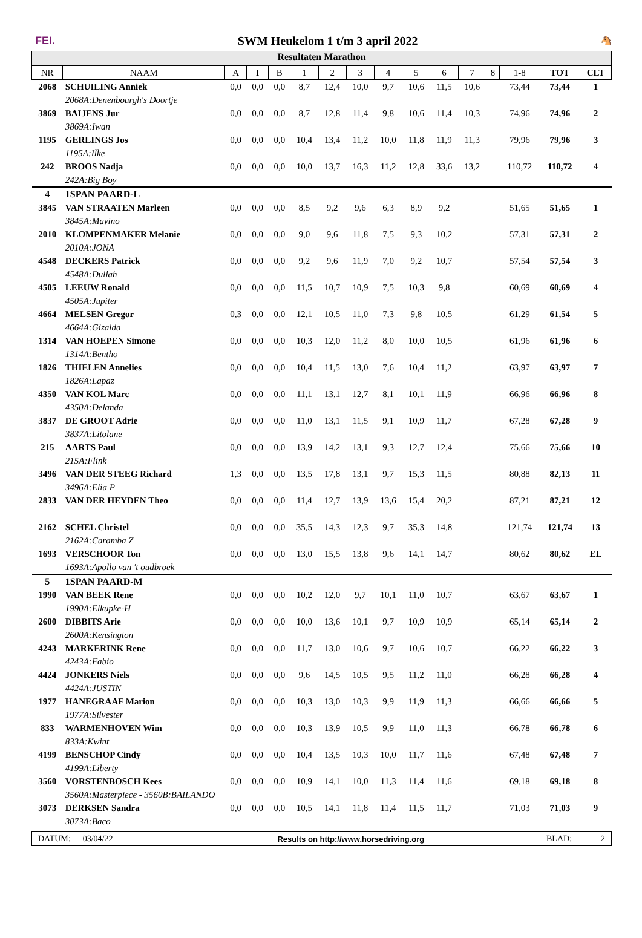FEI. SWM Heukelom 1 t/m 3 april 2022 🐴
Resultaten Marathon
| NR | NAAM | A | T | B | 1 | 2 | 3 | 4 | 5 | 6 | 7 | 8 | 1-8 | TOT | CLT |
| --- | --- | --- | --- | --- | --- | --- | --- | --- | --- | --- | --- | --- | --- | --- | --- |
| 2068 | SCHUILING Anniek | 0,0 | 0,0 | 0,0 | 8,7 | 12,4 | 10,0 | 9,7 | 10,6 | 11,5 | 10,6 | | 73,44 | 73,44 | 1 |
| | 2068A:Denenbourgh's Doortje | | | | | | | | | | | | | | |
| 3869 | BAIJENS Jur | 0,0 | 0,0 | 0,0 | 8,7 | 12,8 | 11,4 | 9,8 | 10,6 | 11,4 | 10,3 | | 74,96 | 74,96 | 2 |
| | 3869A:Iwan | | | | | | | | | | | | | | |
| 1195 | GERLINGS Jos | 0,0 | 0,0 | 0,0 | 10,4 | 13,4 | 11,2 | 10,0 | 11,8 | 11,9 | 11,3 | | 79,96 | 79,96 | 3 |
| | 1195A:Ilke | | | | | | | | | | | | | | |
| 242 | BROOS Nadja | 0,0 | 0,0 | 0,0 | 10,0 | 13,7 | 16,3 | 11,2 | 12,8 | 33,6 | 13,2 | | 110,72 | 110,72 | 4 |
| | 242A:Big Boy | | | | | | | | | | | | | | |
| 4 | 1SPAN PAARD-L | | | | | | | | | | | | | | |
| 3845 | VAN STRAATEN Marleen | 0,0 | 0,0 | 0,0 | 8,5 | 9,2 | 9,6 | 6,3 | 8,9 | 9,2 | | | 51,65 | 51,65 | 1 |
| | 3845A:Mavino | | | | | | | | | | | | | | |
| 2010 | KLOMPENMAKER Melanie | 0,0 | 0,0 | 0,0 | 9,0 | 9,6 | 11,8 | 7,5 | 9,3 | 10,2 | | | 57,31 | 57,31 | 2 |
| | 2010A:JONA | | | | | | | | | | | | | | |
| 4548 | DECKERS Patrick | 0,0 | 0,0 | 0,0 | 9,2 | 9,6 | 11,9 | 7,0 | 9,2 | 10,7 | | | 57,54 | 57,54 | 3 |
| | 4548A:Dullah | | | | | | | | | | | | | | |
| 4505 | LEEUW Ronald | 0,0 | 0,0 | 0,0 | 11,5 | 10,7 | 10,9 | 7,5 | 10,3 | 9,8 | | | 60,69 | 60,69 | 4 |
| | 4505A:Jupiter | | | | | | | | | | | | | | |
| 4664 | MELSEN Gregor | 0,3 | 0,0 | 0,0 | 12,1 | 10,5 | 11,0 | 7,3 | 9,8 | 10,5 | | | 61,29 | 61,54 | 5 |
| | 4664A:Gizalda | | | | | | | | | | | | | | |
| 1314 | VAN HOEPEN Simone | 0,0 | 0,0 | 0,0 | 10,3 | 12,0 | 11,2 | 8,0 | 10,0 | 10,5 | | | 61,96 | 61,96 | 6 |
| | 1314A:Bentho | | | | | | | | | | | | | | |
| 1826 | THIELEN Annelies | 0,0 | 0,0 | 0,0 | 10,4 | 11,5 | 13,0 | 7,6 | 10,4 | 11,2 | | | 63,97 | 63,97 | 7 |
| | 1826A:Lapaz | | | | | | | | | | | | | | |
| 4350 | VAN KOL Marc | 0,0 | 0,0 | 0,0 | 11,1 | 13,1 | 12,7 | 8,1 | 10,1 | 11,9 | | | 66,96 | 66,96 | 8 |
| | 4350A:Delanda | | | | | | | | | | | | | | |
| 3837 | DE GROOT Adrie | 0,0 | 0,0 | 0,0 | 11,0 | 13,1 | 11,5 | 9,1 | 10,9 | 11,7 | | | 67,28 | 67,28 | 9 |
| | 3837A:Litolane | | | | | | | | | | | | | | |
| 215 | AARTS Paul | 0,0 | 0,0 | 0,0 | 13,9 | 14,2 | 13,1 | 9,3 | 12,7 | 12,4 | | | 75,66 | 75,66 | 10 |
| | 215A:Flink | | | | | | | | | | | | | | |
| 3496 | VAN DER STEEG Richard | 1,3 | 0,0 | 0,0 | 13,5 | 17,8 | 13,1 | 9,7 | 15,3 | 11,5 | | | 80,88 | 82,13 | 11 |
| | 3496A:Elia P | | | | | | | | | | | | | | |
| 2833 | VAN DER HEYDEN Theo | 0,0 | 0,0 | 0,0 | 11,4 | 12,7 | 13,9 | 13,6 | 15,4 | 20,2 | | | 87,21 | 87,21 | 12 |
| 2162 | SCHEL Christel | 0,0 | 0,0 | 0,0 | 35,5 | 14,3 | 12,3 | 9,7 | 35,3 | 14,8 | | | 121,74 | 121,74 | 13 |
| | 2162A:Caramba Z | | | | | | | | | | | | | | |
| 1693 | VERSCHOOR Ton | 0,0 | 0,0 | 0,0 | 13,0 | 15,5 | 13,8 | 9,6 | 14,1 | 14,7 | | | 80,62 | 80,62 | EL |
| | 1693A:Apollo van 't oudbroek | | | | | | | | | | | | | | |
| 5 | 1SPAN PAARD-M | | | | | | | | | | | | | | |
| 1990 | VAN BEEK Rene | 0,0 | 0,0 | 0,0 | 10,2 | 12,0 | 9,7 | 10,1 | 11,0 | 10,7 | | | 63,67 | 63,67 | 1 |
| | 1990A:Elkupke-H | | | | | | | | | | | | | | |
| 2600 | DIBBITS Arie | 0,0 | 0,0 | 0,0 | 10,0 | 13,6 | 10,1 | 9,7 | 10,9 | 10,9 | | | 65,14 | 65,14 | 2 |
| | 2600A:Kensington | | | | | | | | | | | | | | |
| 4243 | MARKERINK Rene | 0,0 | 0,0 | 0,0 | 11,7 | 13,0 | 10,6 | 9,7 | 10,6 | 10,7 | | | 66,22 | 66,22 | 3 |
| | 4243A:Fabio | | | | | | | | | | | | | | |
| 4424 | JONKERS Niels | 0,0 | 0,0 | 0,0 | 9,6 | 14,5 | 10,5 | 9,5 | 11,2 | 11,0 | | | 66,28 | 66,28 | 4 |
| | 4424A:JUSTIN | | | | | | | | | | | | | | |
| 1977 | HANEGRAAF Marion | 0,0 | 0,0 | 0,0 | 10,3 | 13,0 | 10,3 | 9,9 | 11,9 | 11,3 | | | 66,66 | 66,66 | 5 |
| | 1977A:Silvester | | | | | | | | | | | | | | |
| 833 | WARMENHOVEN Wim | 0,0 | 0,0 | 0,0 | 10,3 | 13,9 | 10,5 | 9,9 | 11,0 | 11,3 | | | 66,78 | 66,78 | 6 |
| | 833A:Kwint | | | | | | | | | | | | | | |
| 4199 | BENSCHOP Cindy | 0,0 | 0,0 | 0,0 | 10,4 | 13,5 | 10,3 | 10,0 | 11,7 | 11,6 | | | 67,48 | 67,48 | 7 |
| | 4199A:Liberty | | | | | | | | | | | | | | |
| 3560 | VORSTENBOSCH Kees | 0,0 | 0,0 | 0,0 | 10,9 | 14,1 | 10,0 | 11,3 | 11,4 | 11,6 | | | 69,18 | 69,18 | 8 |
| | 3560A:Masterpiece - 3560B:BAILANDO | | | | | | | | | | | | | | |
| 3073 | DERKSEN Sandra | 0,0 | 0,0 | 0,0 | 10,5 | 14,1 | 11,8 | 11,4 | 11,5 | 11,7 | | | 71,03 | 71,03 | 9 |
| | 3073A:Baco | | | | | | | | | | | | | | |
DATUM: 03/04/22
Results on http://www.horsedriving.org
BLAD: 2